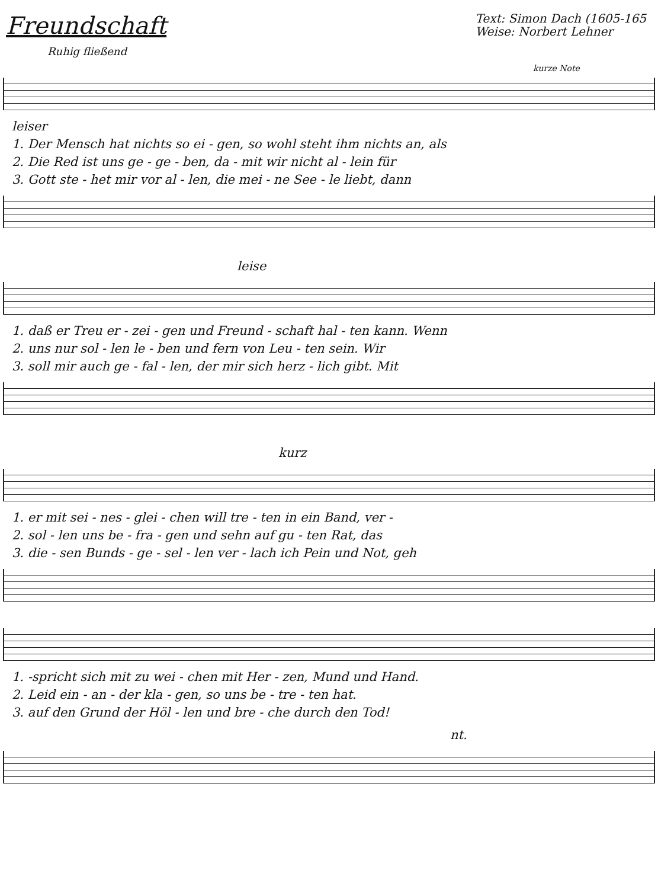Freundschaft
Text: Simon Dach (1605-165
Weise: Norbert Lehner
Ruhig fließend
kurze Note
leiser
1. Der Mensch hat nichts so ei - gen, so wohl steht ihm nichts an, als
2. Die Red ist uns ge - ge - ben, da - mit wir nicht al - lein für
3. Gott ste - het mir vor al - len, die mei - ne See - le liebt, dann
leise
1. daß er Treu er - zei - gen und Freund - schaft hal - ten kann. Wenn
2. uns nur sol - len le - ben und fern von Leu - ten sein. Wir
3. soll mir auch ge - fal - len, der mir sich herz - lich gibt. Mit
kurz
1. er mit sei - nes - glei - chen will tre - ten in ein Band, ver -
2. sol - len uns be - fra - gen und sehn auf gu - ten Rat, das
3. die - sen Bunds - ge - sel - len ver - lach ich Pein und Not, geh
1. -spricht sich mit zu wei - chen mit Her - zen, Mund und Hand.
2. Leid ein - an - der kla - gen, so uns be - tre - ten hat.
3. auf den Grund der Höl - len und bre - che durch den Tod!
nt.